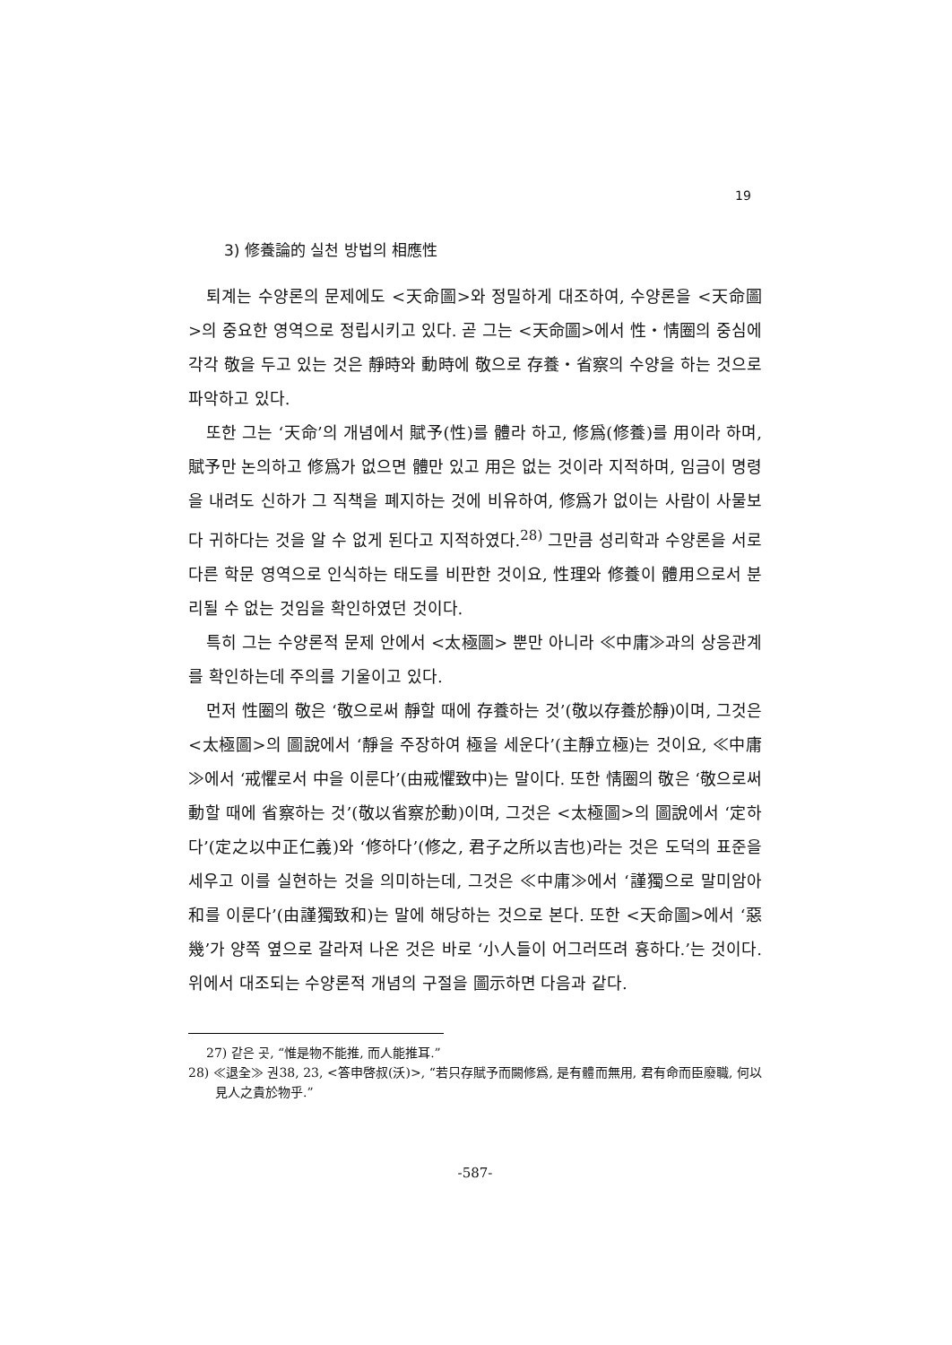19
3) 修養論的 실천 방법의 相應性
퇴계는 수양론의 문제에도 <天命圖>와 정밀하게 대조하여, 수양론을 <天命圖>의 중요한 영역으로 정립시키고 있다. 곧 그는 <天命圖>에서 性・情圈의 중심에 각각 敬을 두고 있는 것은 靜時와 動時에 敬으로 存養・省察의 수양을 하는 것으로 파악하고 있다.
또한 그는 ‘天命’의 개념에서 賦予(性)를 體라 하고, 修爲(修養)를 用이라 하며, 賦予만 논의하고 修爲가 없으면 體만 있고 用은 없는 것이라 지적하며, 임금이 명령을 내려도 신하가 그 직책을 폐지하는 것에 비유하여, 修爲가 없이는 사람이 사물보다 귀하다는 것을 알 수 없게 된다고 지적하였다.<sup>28)</sup> 그만큼 성리학과 수양론을 서로 다른 학문 영역으로 인식하는 태도를 비판한 것이요, 性理와 修養이 體用으로서 분리될 수 없는 것임을 확인하였던 것이다.
특히 그는 수양론적 문제 안에서 <太極圖> 뿐만 아니라 ≪中庸≫과의 상응관계를 확인하는데 주의를 기울이고 있다.
먼저 性圈의 敬은 ‘敬으로써 靜할 때에 存養하는 것’(敬以存養於靜)이며, 그것은 <太極圖>의 圖說에서 ‘靜을 주장하여 極을 세운다’(主靜立極)는 것이요, ≪中庸≫에서 ‘戒懼로서 中을 이룬다’(由戒懼致中)는 말이다. 또한 情圈의 敬은 ‘敬으로써 動할 때에 省察하는 것’(敬以省察於動)이며, 그것은 <太極圖>의 圖說에서 ‘定하다’(定之以中正仁義)와 ‘修하다’(修之, 君子之所以吉也)라는 것은 도덕의 표준을 세우고 이를 실현하는 것을 의미하는데, 그것은 ≪中庸≫에서 ‘謹獨으로 말미암아 和를 이룬다’(由謹獨致和)는 말에 해당하는 것으로 본다. 또한 <天命圖>에서 ‘惡幾’가 양쪽 옆으로 갈라져 나온 것은 바로 ‘小人들이 어그러뜨려 흉하다.’는 것이다. 위에서 대조되는 수양론적 개념의 구절을 圖示하면 다음과 같다.
27) 같은 곳, “惟是物不能推, 而人能推耳.”
28) ≪退全≫ 권38, 23, <答申啓叔(沃)>, “若只存賦予而闕修爲, 是有體而無用, 君有命而臣廢職, 何以見人之貴於物乎.”
-587-